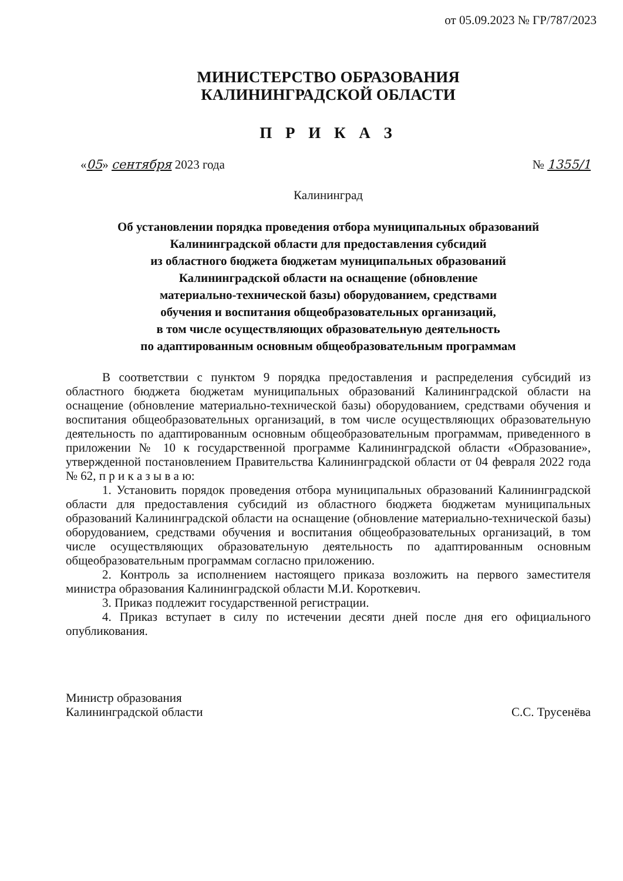от 05.09.2023 № ГР/787/2023
МИНИСТЕРСТВО ОБРАЗОВАНИЯ
КАЛИНИНГРАДСКОЙ ОБЛАСТИ
П Р И К А З
«05» сентября 2023 года № 1355/1
Калининград
Об установлении порядка проведения отбора муниципальных образований Калининградской области для предоставления субсидий
из областного бюджета бюджетам муниципальных образований
Калининградской области на оснащение (обновление
материально-технической базы) оборудованием, средствами
обучения и воспитания общеобразовательных организаций,
в том числе осуществляющих образовательную деятельность
по адаптированным основным общеобразовательным программам
В соответствии с пунктом 9 порядка предоставления и распределения субсидий из областного бюджета бюджетам муниципальных образований Калининградской области на оснащение (обновление материально-технической базы) оборудованием, средствами обучения и воспитания общеобразовательных организаций, в том числе осуществляющих образовательную деятельность по адаптированным основным общеобразовательным программам, приведенного в приложении № 10 к государственной программе Калининградской области «Образование», утвержденной постановлением Правительства Калининградской области от 04 февраля 2022 года № 62, п р и к а з ы в а ю:
1. Установить порядок проведения отбора муниципальных образований Калининградской области для предоставления субсидий из областного бюджета бюджетам муниципальных образований Калининградской области на оснащение (обновление материально-технической базы) оборудованием, средствами обучения и воспитания общеобразовательных организаций, в том числе осуществляющих образовательную деятельность по адаптированным основным общеобразовательным программам согласно приложению.
2. Контроль за исполнением настоящего приказа возложить на первого заместителя министра образования Калининградской области М.И. Короткевич.
3. Приказ подлежит государственной регистрации.
4. Приказ вступает в силу по истечении десяти дней после дня его официального опубликования.
Министр образования
Калининградской области С.С. Трусенёва